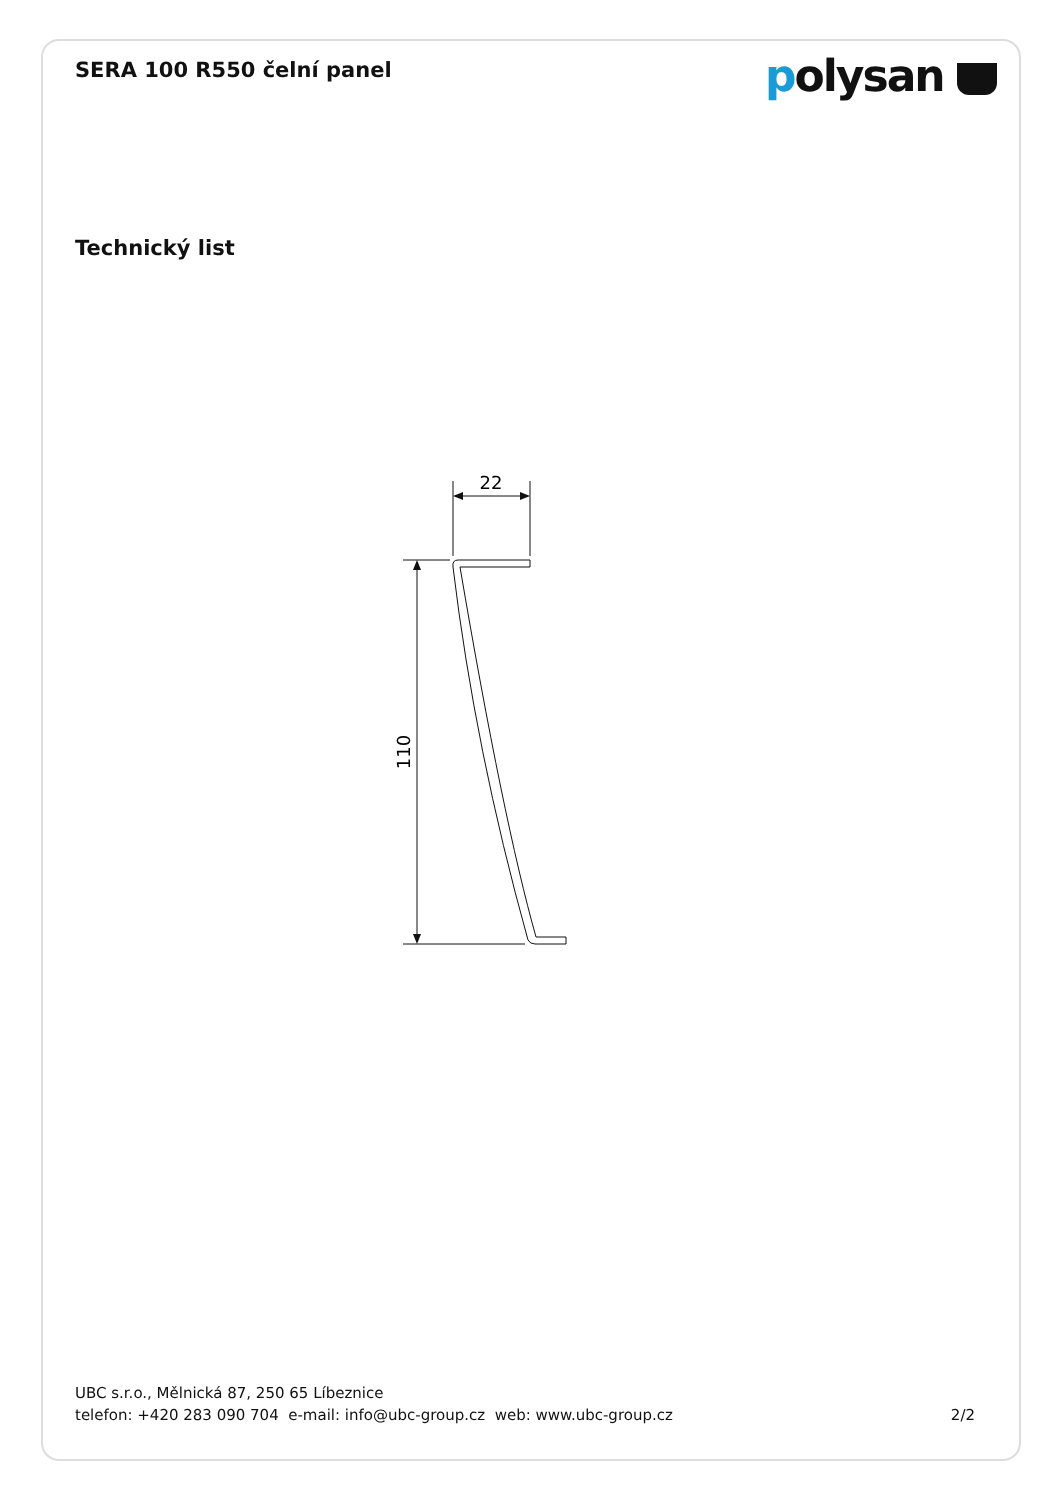SERA 100 R550 čelní panel
polysan
Technický list
22
110
UBC s.r.o., Mělnická 87, 250 65 Líbeznice
telefon: +420 283 090 704 e-mail: info@ubc-group.cz web: www.ubc-group.cz 2/2